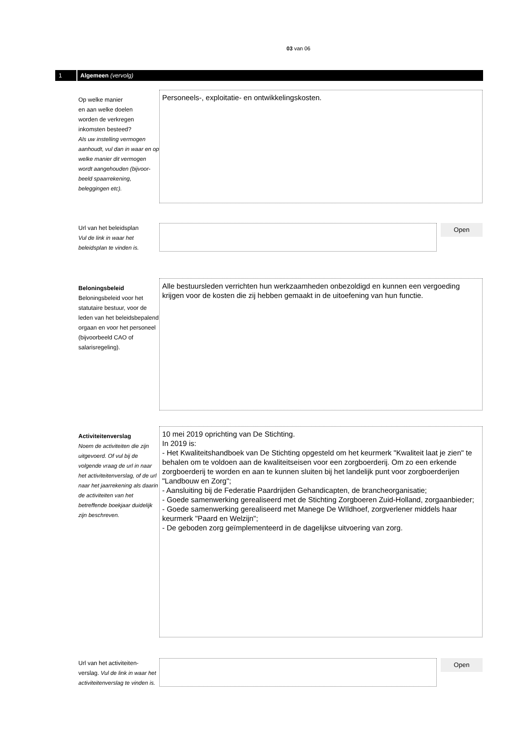03 van 06
1 Algemeen (vervolg)
Op welke manier
en aan welke doelen
worden de verkregen
inkomsten besteed?
Als uw instelling vermogen aanhoudt, vul dan in waar en op welke manier dit vermogen wordt aangehouden (bijvoor-beeld spaarrekening, beleggingen etc).
Personeels-, exploitatie- en ontwikkelingskosten.
Url van het beleidsplan
Vul de link in waar het beleidsplan te vinden is.
Open
Beloningsbeleid
Beloningsbeleid voor het statutaire bestuur, voor de leden van het beleidsbepalend orgaan en voor het personeel (bijvoorbeeld CAO of salarisregeling).
Alle bestuursleden verrichten hun werkzaamheden onbezoldigd en kunnen een vergoeding krijgen voor de kosten die zij hebben gemaakt in de uitoefening van hun functie.
Activiteitenverslag
Noem de activiteiten die zijn uitgevoerd. Of vul bij de volgende vraag de url in naar het activiteitenverslag, of de url naar het jaarrekening als daarin de activiteiten van het betreffende boekjaar duidelijk zijn beschreven.
10 mei 2019 oprichting van De Stichting.
In 2019 is:
- Het Kwaliteitshandboek van De Stichting opgesteld om het keurmerk "Kwaliteit laat je zien" te behalen om te voldoen aan de kwaliteitseisen voor een zorgboerderij. Om zo een erkende zorgboerderij te worden en aan te kunnen sluiten bij het landelijk punt voor zorgboerderijen "Landbouw en Zorg";
- Aansluiting bij de Federatie Paardrijden Gehandicapten, de brancheorganisatie;
- Goede samenwerking gerealiseerd met de Stichting Zorgboeren Zuid-Holland, zorgaanbieder;
- Goede samenwerking gerealiseerd met Manege De WIldhoef, zorgverlener middels haar keurmerk "Paard en Welzijn";
- De geboden zorg geïmplementeerd in de dagelijkse uitvoering van zorg.
Url van het activiteiten-verslag. Vul de link in waar het activiteitenverslag te vinden is.
Open